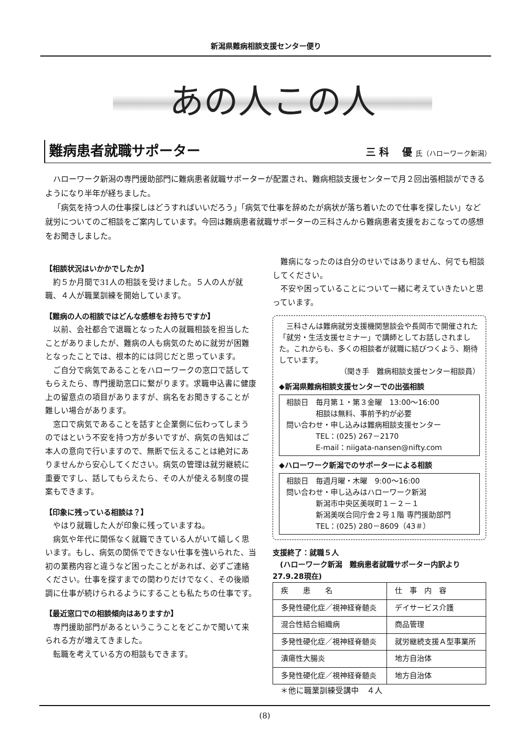新潟県難病相談支援センター便り
あの人この人
難病患者就職サポーター
三 科　 優 氏（ハローワーク新潟）
ハローワーク新潟の専門援助部門に難病患者就職サポーターが配置され、難病相談支援センターで月２回出張相談ができるようになり半年が経ちました。
「病気を持つ人の仕事探しはどうすればいいだろう」「病気で仕事を辞めたが病状が落ち着いたので仕事を探したい」など就労についてのご相談をご案内しています。今回は難病患者就職サポーターの三科さんから難病患者支援をおこなっての感想をお聞きしました。
【相談状況はいかかでしたか】
約５か月間で31人の相談を受けました。５人の人が就職、４人が職業訓練を開始しています。
【難病の人の相談ではどんな感想をお持ちですか】
以前、会社都合で退職となった人の就職相談を担当したことがありましたが、難病の人も病気のために就労が困難となったことでは、根本的には同じだと思っています。
ご自分で病気であることをハローワークの窓口で話してもらえたら、専門援助窓口に繋がります。求職申込書に健康上の留意点の項目がありますが、病名をお聞きすることが難しい場合があります。
窓口で病気であることを話すと企業側に伝わってしまうのではという不安を持つ方が多いですが、病気の告知はご本人の意向で行いますので、無断で伝えることは絶対にありませんから安心してください。病気の管理は就労継続に重要ですし、話してもらえたら、その人が使える制度の提案もできます。
【印象に残っている相談は？】
やはり就職した人が印象に残っていますね。
病気や年代に関係なく就職できている人がいて嬉しく思います。もし、病気の関係でできない仕事を強いられた、当初の業務内容と違うなど困ったことがあれば、必ずご連絡ください。仕事を探すまでの関わりだけでなく、その後順調に仕事が続けられるようにすることも私たちの仕事です。
【最近窓口での相談傾向はありますか】
専門援助部門があるというこうことをどこかで聞いて来られる方が増えてきました。
転職を考えている方の相談もできます。
難病になったのは自分のせいではありません、何でも相談してください。
不安や困っていることについて一緒に考えていきたいと思っています。
三科さんは難病就労支援機関懇談会や長岡市で開催された「就労・生活支援セミナー」で講師としてお話しされました。これからも、多くの相談者が就職に結びつくよう、期待しています。
（聞き手　難病相談支援センター相談員）
◆新潟県難病相談支援センターでの出張相談
相談日　毎月第１・第３金曜　13:00～16:00
　　　　相談は無料、事前予約が必要
問い合わせ・申し込みは難病相談支援センター
　　　　TEL：(025) 267－2170
　　　　E-mail：niigata-nansen@nifty.com
◆ハローワーク新潟でのサポーターによる相談
相談日　毎週月曜・木曜　9:00～16:00
問い合わせ・申し込みはハローワーク新潟
　　　　新潟市中央区美咲町１－２－１
　　　　新潟美咲合同庁舎２号１階 専門援助部門
　　　　TEL：(025) 280－8609（43＃）
支援終了：就職５人
　(ハローワーク新潟　難病患者就職サポーター内訳より27.9.28現在)
| 疾 患 名 | 仕 事 内 容 |
| --- | --- |
| 多発性硬化症／視神経脊髄炎 | デイサービス介護 |
| 混合性結合組織病 | 商品管理 |
| 多発性硬化症／視神経脊髄炎 | 就労継続支援Ａ型事業所 |
| 潰瘍性大腸炎 | 地方自治体 |
| 多発性硬化症／視神経脊髄炎 | 地方自治体 |
　＊他に職業訓練受講中　４人
(8)